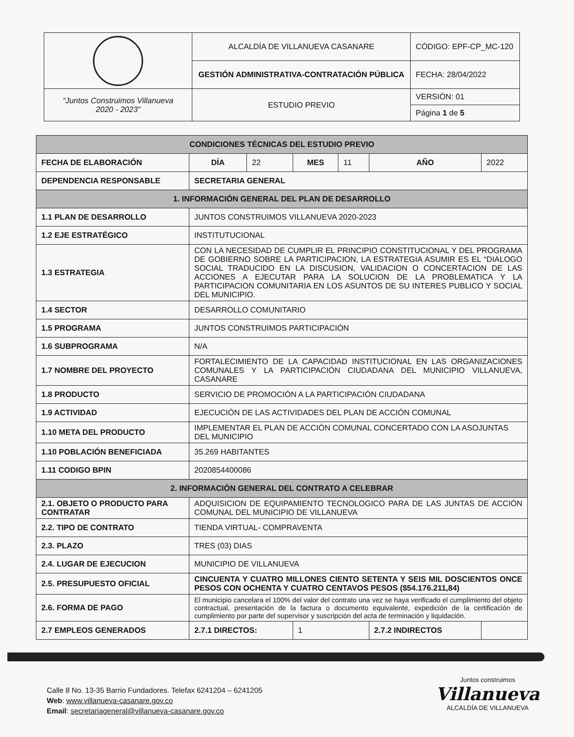| | ALCALDÍA DE VILLANUEVA CASANARE | CÓDIGO: EPF-CP_MC-120 |
| | GESTIÓN ADMINISTRATIVA-CONTRATACIÓN PÚBLICA | FECHA: 28/04/2022 |
| “Juntos Construimos Villanueva 2020 - 2023” | ESTUDIO PREVIO | VERSIÓN: 01 |
| | | Página 1 de 5 |
| CONDICIONES TÉCNICAS DEL ESTUDIO PREVIO | | | | | | |
| FECHA DE ELABORACIÓN | DÍA | 22 | MES | 11 | AÑO | 2022 |
| DEPENDENCIA RESPONSABLE | SECRETARIA GENERAL | | | | | |
| 1. INFORMACIÓN GENERAL DEL PLAN DE DESARROLLO | | | | | | |
| 1.1 PLAN DE DESARROLLO | JUNTOS CONSTRUIMOS VILLANUEVA 2020-2023 | | | | | |
| 1.2 EJE ESTRATÉGICO | INSTITUTUCIONAL | | | | | |
| 1.3 ESTRATEGIA | CON LA NECESIDAD DE CUMPLIR EL PRINCIPIO CONSTITUCIONAL Y DEL PROGRAMA DE GOBIERNO SOBRE LA PARTICIPACION, LA ESTRATEGIA ASUMIR ES EL “DIALOGO SOCIAL TRADUCIDO EN LA DISCUSION, VALIDACION O CONCERTACION DE LAS ACCIONES A EJECUTAR PARA LA SOLUCION DE LA PROBLEMATICA Y LA PARTICIPACION COMUNITARIA EN LOS ASUNTOS DE SU INTERES PUBLICO Y SOCIAL DEL MUNICIPIO. | | | | | |
| 1.4 SECTOR | DESARROLLO COMUNITARIO | | | | | |
| 1.5 PROGRAMA | JUNTOS CONSTRUIMOS PARTICIPACIÓN | | | | | |
| 1.6 SUBPROGRAMA | N/A | | | | | |
| 1.7 NOMBRE DEL PROYECTO | FORTALECIMIENTO DE LA CAPACIDAD INSTITUCIONAL EN LAS ORGANIZACIONES COMUNALES Y LA PARTICIPACIÓN CIUDADANA DEL MUNICIPIO VILLANUEVA, CASANARE | | | | | |
| 1.8 PRODUCTO | SERVICIO DE PROMOCIÓN A LA PARTICIPACIÓN CIUDADANA | | | | | |
| 1.9 ACTIVIDAD | EJECUCIÓN DE LAS ACTIVIDADES DEL PLAN DE ACCIÓN COMUNAL | | | | | |
| 1.10 META DEL PRODUCTO | IMPLEMENTAR EL PLAN DE ACCIÓN COMUNAL CONCERTADO CON LA ASOJUNTAS DEL MUNICIPIO | | | | | |
| 1.10 POBLACIÓN BENEFICIADA | 35.269 HABITANTES | | | | | |
| 1.11 CODIGO BPIN | 2020854400086 | | | | | |
| 2. INFORMACIÓN GENERAL DEL CONTRATO A CELEBRAR | | | | | | |
| 2.1. OBJETO O PRODUCTO PARA CONTRATAR | ADQUISICION DE EQUIPAMIENTO TECNOLOGICO PARA DE LAS JUNTAS DE ACCIÓN COMUNAL DEL MUNICIPIO DE VILLANUEVA | | | | | |
| 2.2. TIPO DE CONTRATO | TIENDA VIRTUAL- COMPRAVENTA | | | | | |
| 2.3. PLAZO | TRES (03) DIAS | | | | | |
| 2.4. LUGAR DE EJECUCION | MUNICIPIO DE VILLANUEVA | | | | | |
| 2.5. PRESUPUESTO OFICIAL | CINCUENTA Y CUATRO MILLONES CIENTO SETENTA Y SEIS MIL DOSCIENTOS ONCE PESOS CON OCHENTA Y CUATRO CENTAVOS PESOS ($54.176.211,84) | | | | | |
| 2.6. FORMA DE PAGO | El municipio cancelara el 100% del valor del contrato una vez se haya verificado el cumplimiento del objeto contractual, presentación de la factura o documento equivalente, expedición de la certificación de cumplimiento por parte del supervisor y suscripción del acta de terminación y liquidación. | | | | | |
| 2.7 EMPLEOS GENERADOS | 2.7.1 DIRECTOS: | | 1 | | 2.7.2 INDIRECTOS | |
Calle 8 No. 13-35 Barrio Fundadores. Telefax 6241204 – 6241205
Web: www.villanueva-casanare.gov.co
Email: secretariageneral@villanueva-casanare.gov.co
Juntos construimos
Villanueva
ALCALDÍA DE VILLANUEVA